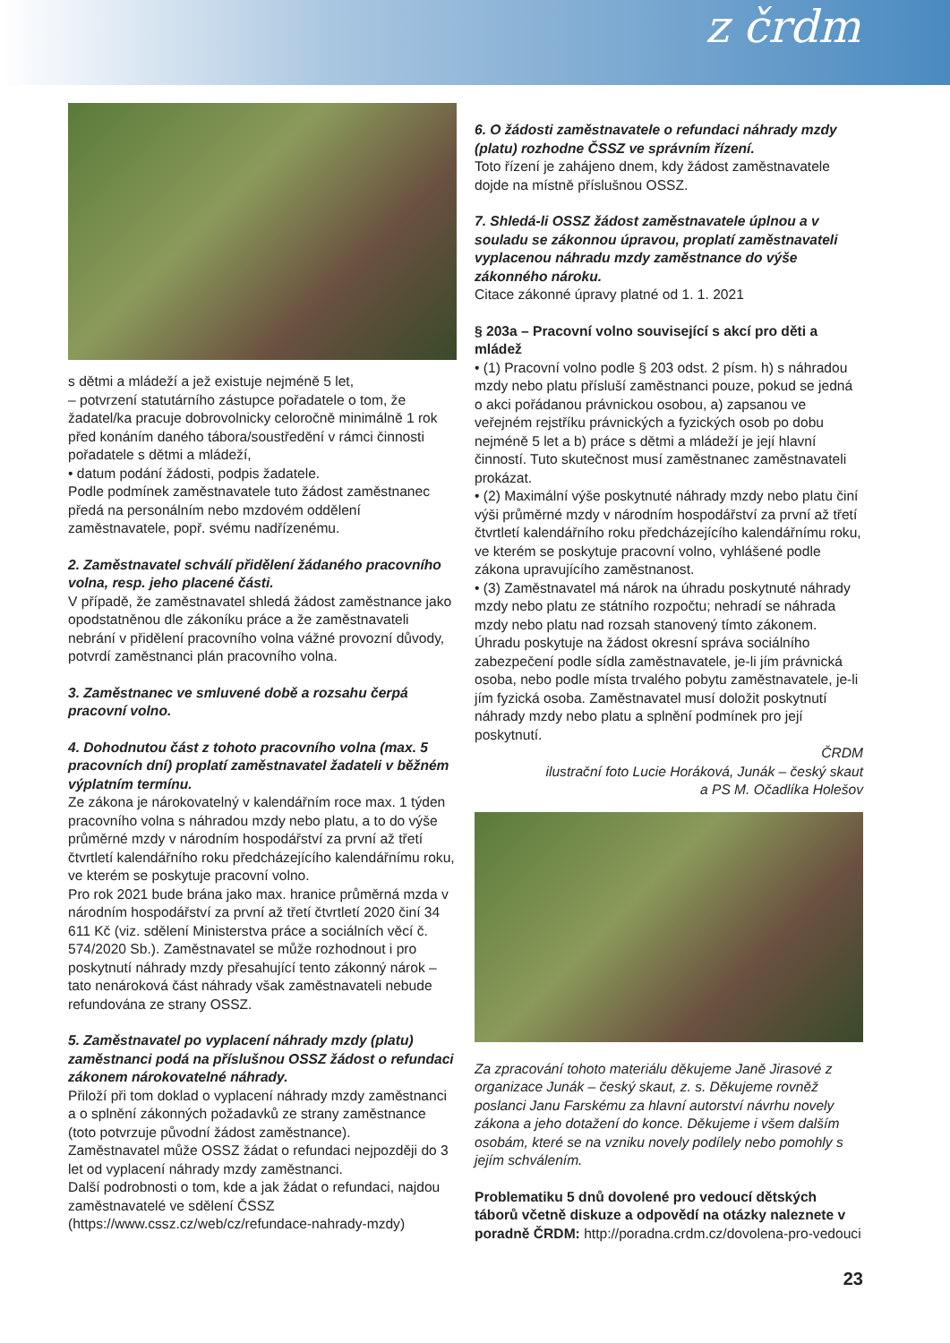z črdm
s dětmi a mládeží a jež existuje nejméně 5 let,
– potvrzení statutárního zástupce pořadatele o tom, že žadatel/ka pracuje dobrovolnicky celoročně minimálně 1 rok před konáním daného tábora/soustředění v rámci činnosti pořadatele s dětmi a mládeží,
• datum podání žádosti, podpis žadatele.
Podle podmínek zaměstnavatele tuto žádost zaměstnanec předá na personálním nebo mzdovém oddělení zaměstnavatele, popř. svému nadřízenému.
2. Zaměstnavatel schválí přidělení žádaného pracovního volna, resp. jeho placené části.
V případě, že zaměstnavatel shledá žádost zaměstnance jako opodstatněnou dle zákoníku práce a že zaměstnavateli nebrání v přidělení pracovního volna vážné provozní důvody, potvrdí zaměstnanci plán pracovního volna.
3. Zaměstnanec ve smluvené době a rozsahu čerpá pracovní volno.
4. Dohodnutou část z tohoto pracovního volna (max. 5 pracovních dní) proplatí zaměstnavatel žadateli v běžném výplatním termínu.
Ze zákona je nárokovatelný v kalendářním roce max. 1 týden pracovního volna s náhradou mzdy nebo platu, a to do výše průměrné mzdy v národním hospodářství za první až třetí čtvrtletí kalendářního roku předcházejícího kalendářnímu roku, ve kterém se poskytuje pracovní volno.
Pro rok 2021 bude brána jako max. hranice průměrná mzda v národním hospodářství za první až třetí čtvrtletí 2020 činí 34 611 Kč (viz. sdělení Ministerstva práce a sociálních věcí č. 574/2020 Sb.). Zaměstnavatel se může rozhodnout i pro poskytnutí náhrady mzdy přesahující tento zákonný nárok – tato nenároková část náhrady však zaměstnavateli nebude refundována ze strany OSSZ.
5. Zaměstnavatel po vyplacení náhrady mzdy (platu) zaměstnanci podá na příslušnou OSSZ žádost o refundaci zákonem nárokovatelné náhrady.
Přiloží při tom doklad o vyplacení náhrady mzdy zaměstnanci a o splnění zákonných požadavků ze strany zaměstnance (toto potvrzuje původní žádost zaměstnance).
Zaměstnavatel může OSSZ žádat o refundaci nejpozději do 3 let od vyplacení náhrady mzdy zaměstnanci.
Další podrobnosti o tom, kde a jak žádat o refundaci, najdou zaměstnavatelé ve sdělení ČSSZ (https://www.cssz.cz/web/cz/refundace-nahrady-mzdy)
6. O žádosti zaměstnavatele o refundaci náhrady mzdy (platu) rozhodne ČSSZ ve správním řízení.
Toto řízení je zahájeno dnem, kdy žádost zaměstnavatele dojde na místně příslušnou OSSZ.
7. Shledá-li OSSZ žádost zaměstnavatele úplnou a v souladu se zákonnou úpravou, proplatí zaměstnavateli vyplacenou náhradu mzdy zaměstnance do výše zákonného nároku.
Citace zákonné úpravy platné od 1. 1. 2021
§ 203a – Pracovní volno související s akcí pro děti a mládež
• (1) Pracovní volno podle § 203 odst. 2 písm. h) s náhradou mzdy nebo platu přísluší zaměstnanci pouze, pokud se jedná o akci pořádanou právnickou osobou, a) zapsanou ve veřejném rejstříku právnických a fyzických osob po dobu nejméně 5 let a b) práce s dětmi a mládeží je její hlavní činností. Tuto skutečnost musí zaměstnanec zaměstnavateli prokázat.
• (2) Maximální výše poskytnuté náhrady mzdy nebo platu činí výši průměrné mzdy v národním hospodářství za první až třetí čtvrtletí kalendářního roku předcházejícího kalendářnímu roku, ve kterém se poskytuje pracovní volno, vyhlášené podle zákona upravujícího zaměstnanost.
• (3) Zaměstnavatel má nárok na úhradu poskytnuté náhrady mzdy nebo platu ze státního rozpočtu; nehradí se náhrada mzdy nebo platu nad rozsah stanovený tímto zákonem. Úhradu poskytuje na žádost okresní správa sociálního zabezpečení podle sídla zaměstnavatele, je-li jím právnická osoba, nebo podle místa trvalého pobytu zaměstnavatele, je-li jím fyzická osoba. Zaměstnavatel musí doložit poskytnutí náhrady mzdy nebo platu a splnění podmínek pro její poskytnutí.
ČRDM
ilustrační foto Lucie Horáková, Junák – český skaut
a PS M. Očadlíka Holešov
Za zpracování tohoto materiálu děkujeme Janě Jirasové z organizace Junák – český skaut, z. s. Děkujeme rovněž poslanci Janu Farskému za hlavní autorství návrhu novely zákona a jeho dotažení do konce. Děkujeme i všem dalším osobám, které se na vzniku novely podílely nebo pomohly s jejím schválením.
Problematiku 5 dnů dovolené pro vedoucí dětských táborů včetně diskuze a odpovědí na otázky naleznete v poradně ČRDM: http://poradna.crdm.cz/dovolena-pro-vedouci
23